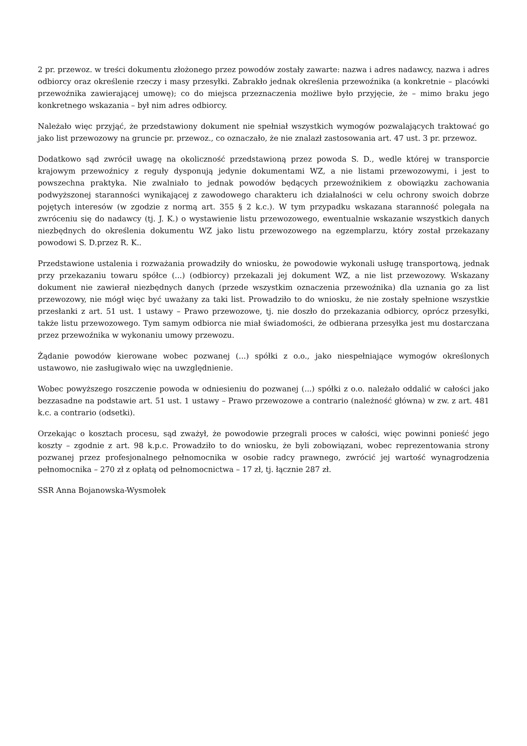2 pr. przewoz. w treści dokumentu złożonego przez powodów zostały zawarte: nazwa i adres nadawcy, nazwa i adres odbiorcy oraz określenie rzeczy i masy przesyłki. Zabrakło jednak określenia przewoźnika (a konkretnie – placówki przewoźnika zawierającej umowę); co do miejsca przeznaczenia możliwe było przyjęcie, że – mimo braku jego konkretnego wskazania – był nim adres odbiorcy.
Należało więc przyjąć, że przedstawiony dokument nie spełniał wszystkich wymogów pozwalających traktować go jako list przewozowy na gruncie pr. przewoz., co oznaczało, że nie znalazł zastosowania art. 47 ust. 3 pr. przewoz.
Dodatkowo sąd zwrócił uwagę na okoliczność przedstawioną przez powoda S. D., wedle której w transporcie krajowym przewoźnicy z reguły dysponują jedynie dokumentami WZ, a nie listami przewozowymi, i jest to powszechna praktyka. Nie zwalniało to jednak powodów będących przewoźnikiem z obowiązku zachowania podwyższonej staranności wynikającej z zawodowego charakteru ich działalności w celu ochrony swoich dobrze pojętych interesów (w zgodzie z normą art. 355 § 2 k.c.). W tym przypadku wskazana staranność polegała na zwróceniu się do nadawcy (tj. J. K.) o wystawienie listu przewozowego, ewentualnie wskazanie wszystkich danych niezbędnych do określenia dokumentu WZ jako listu przewozowego na egzemplarzu, który został przekazany powodowi S. D.przez R. K..
Przedstawione ustalenia i rozważania prowadziły do wniosku, że powodowie wykonali usługę transportową, jednak przy przekazaniu towaru spółce (...) (odbiorcy) przekazali jej dokument WZ, a nie list przewozowy. Wskazany dokument nie zawierał niezbędnych danych (przede wszystkim oznaczenia przewoźnika) dla uznania go za list przewozowy, nie mógł więc być uważany za taki list. Prowadziło to do wniosku, że nie zostały spełnione wszystkie przesłanki z art. 51 ust. 1 ustawy – Prawo przewozowe, tj. nie doszło do przekazania odbiorcy, oprócz przesyłki, także listu przewozowego. Tym samym odbiorca nie miał świadomości, że odbierana przesyłka jest mu dostarczana przez przewoźnika w wykonaniu umowy przewozu.
Żądanie powodów kierowane wobec pozwanej (...) spółki z o.o., jako niespełniające wymogów określonych ustawowo, nie zasługiwało więc na uwzględnienie.
Wobec powyższego roszczenie powoda w odniesieniu do pozwanej (...) spółki z o.o. należało oddalić w całości jako bezzasadne na podstawie art. 51 ust. 1 ustawy – Prawo przewozowe a contrario (należność główna) w zw. z art. 481 k.c. a contrario (odsetki).
Orzekając o kosztach procesu, sąd zważył, że powodowie przegrali proces w całości, więc powinni ponieść jego koszty – zgodnie z art. 98 k.p.c. Prowadziło to do wniosku, że byli zobowiązani, wobec reprezentowania strony pozwanej przez profesjonalnego pełnomocnika w osobie radcy prawnego, zwrócić jej wartość wynagrodzenia pełnomocnika – 270 zł z opłatą od pełnomocnictwa – 17 zł, tj. łącznie 287 zł.
SSR Anna Bojanowska-Wysmołek